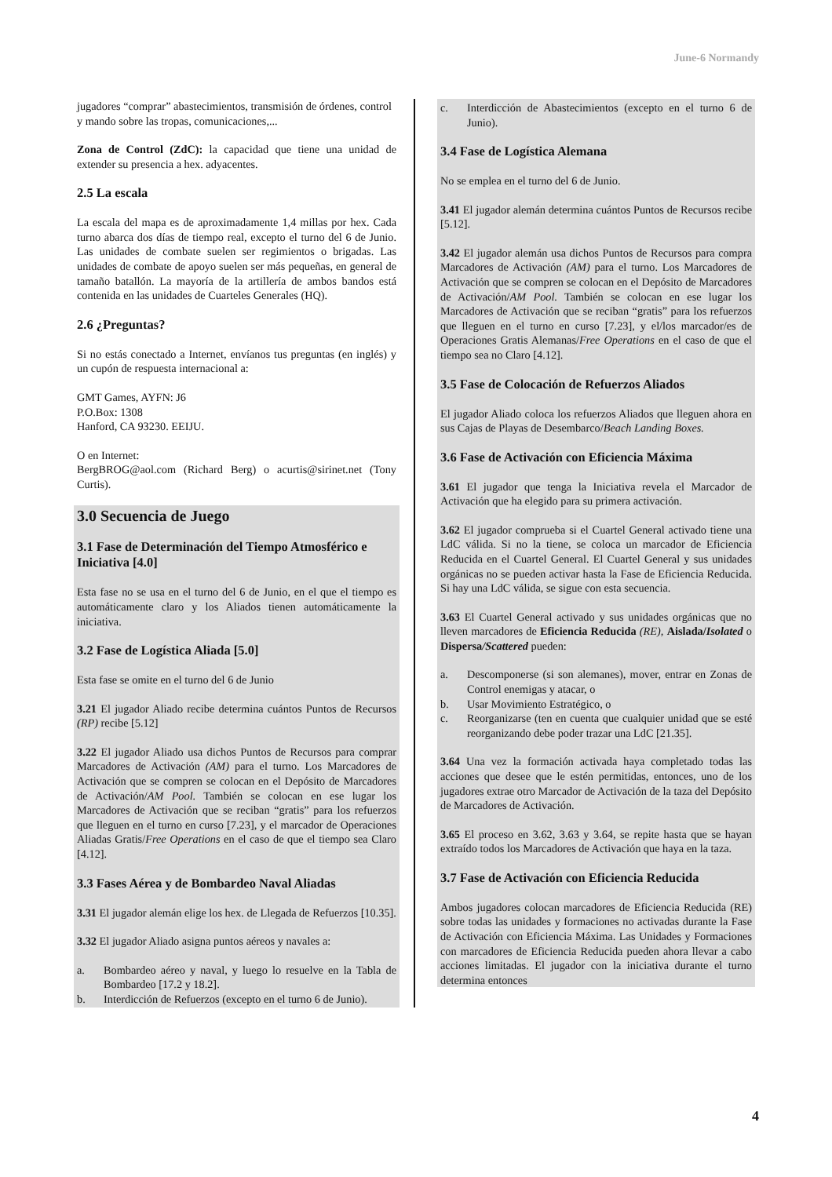June-6 Normandy
jugadores “comprar” abastecimientos, transmisión de órdenes, control y mando sobre las tropas, comunicaciones,...
Zona de Control (ZdC): la capacidad que tiene una unidad de extender su presencia a hex. adyacentes.
2.5 La escala
La escala del mapa es de aproximadamente 1,4 millas por hex. Cada turno abarca dos días de tiempo real, excepto el turno del 6 de Junio. Las unidades de combate suelen ser regimientos o brigadas. Las unidades de combate de apoyo suelen ser más pequeñas, en general de tamaño batallón. La mayoría de la artillería de ambos bandos está contenida en las unidades de Cuarteles Generales (HQ).
2.6 ¿Preguntas?
Si no estás conectado a Internet, envíanos tus preguntas (en inglés) y un cupón de respuesta internacional a:
GMT Games, AYFN: J6
P.O.Box: 1308
Hanford, CA 93230. EEIJU.
O en Internet:
BergBROG@aol.com (Richard Berg) o acurtis@sirinet.net (Tony Curtis).
3.0 Secuencia de Juego
3.1 Fase de Determinación del Tiempo Atmosférico e Iniciativa [4.0]
Esta fase no se usa en el turno del 6 de Junio, en el que el tiempo es automáticamente claro y los Aliados tienen automáticamente la iniciativa.
3.2 Fase de Logística Aliada [5.0]
Esta fase se omite en el turno del 6 de Junio
3.21 El jugador Aliado recibe determina cuántos Puntos de Recursos (RP) recibe [5.12]
3.22 El jugador Aliado usa dichos Puntos de Recursos para comprar Marcadores de Activación (AM) para el turno. Los Marcadores de Activación que se compren se colocan en el Depósito de Marcadores de Activación/AM Pool. También se colocan en ese lugar los Marcadores de Activación que se reciban “gratis” para los refuerzos que lleguen en el turno en curso [7.23], y el marcador de Operaciones Aliadas Gratis/Free Operations en el caso de que el tiempo sea Claro [4.12].
3.3 Fases Aérea y de Bombardeo Naval Aliadas
3.31 El jugador alemán elige los hex. de Llegada de Refuerzos [10.35].
3.32 El jugador Aliado asigna puntos aéreos y navales a:
a. Bombardeo aéreo y naval, y luego lo resuelve en la Tabla de Bombardeo [17.2 y 18.2].
b. Interdicción de Refuerzos (excepto en el turno 6 de Junio).
c. Interdicción de Abastecimientos (excepto en el turno 6 de Junio).
3.4 Fase de Logística Alemana
No se emplea en el turno del 6 de Junio.
3.41 El jugador alemán determina cuántos Puntos de Recursos recibe [5.12].
3.42 El jugador alemán usa dichos Puntos de Recursos para compra Marcadores de Activación (AM) para el turno. Los Marcadores de Activación que se compren se colocan en el Depósito de Marcadores de Activación/AM Pool. También se colocan en ese lugar los Marcadores de Activación que se reciban “gratis” para los refuerzos que lleguen en el turno en curso [7.23], y el/los marcador/es de Operaciones Gratis Alemanas/Free Operations en el caso de que el tiempo sea no Claro [4.12].
3.5 Fase de Colocación de Refuerzos Aliados
El jugador Aliado coloca los refuerzos Aliados que lleguen ahora en sus Cajas de Playas de Desembarco/Beach Landing Boxes.
3.6 Fase de Activación con Eficiencia Máxima
3.61 El jugador que tenga la Iniciativa revela el Marcador de Activación que ha elegido para su primera activación.
3.62 El jugador comprueba si el Cuartel General activado tiene una LdC válida. Si no la tiene, se coloca un marcador de Eficiencia Reducida en el Cuartel General. El Cuartel General y sus unidades orgánicas no se pueden activar hasta la Fase de Eficiencia Reducida. Si hay una LdC válida, se sigue con esta secuencia.
3.63 El Cuartel General activado y sus unidades orgánicas que no lleven marcadores de Eficiencia Reducida (RE), Aislada/Isolated o Dispersa/Scattered pueden:
a. Descomponerse (si son alemanes), mover, entrar en Zonas de Control enemigas y atacar, o
b. Usar Movimiento Estratégico, o
c. Reorganizarse (ten en cuenta que cualquier unidad que se esté reorganizando debe poder trazar una LdC [21.35].
3.64 Una vez la formación activada haya completado todas las acciones que desee que le estén permitidas, entonces, uno de los jugadores extrae otro Marcador de Activación de la taza del Depósito de Marcadores de Activación.
3.65 El proceso en 3.62, 3.63 y 3.64, se repite hasta que se hayan extraído todos los Marcadores de Activación que haya en la taza.
3.7 Fase de Activación con Eficiencia Reducida
Ambos jugadores colocan marcadores de Eficiencia Reducida (RE) sobre todas las unidades y formaciones no activadas durante la Fase de Activación con Eficiencia Máxima. Las Unidades y Formaciones con marcadores de Eficiencia Reducida pueden ahora llevar a cabo acciones limitadas. El jugador con la iniciativa durante el turno determina entonces
4